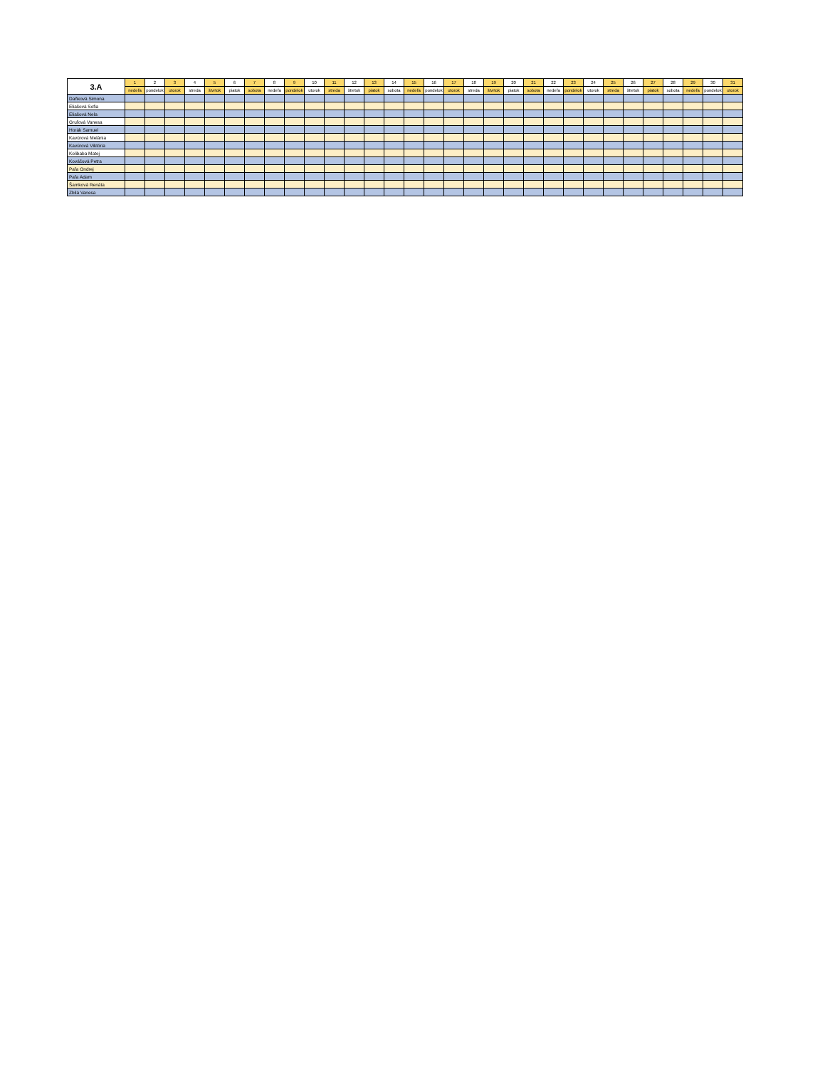| 3.A | 1 | 2 | 3 | 4 | 5 | 6 | 7 | 8 | 9 | 10 | 11 | 12 | 13 | 14 | 15 | 16 | 17 | 18 | 19 | 20 | 21 | 22 | 23 | 24 | 25 | 26 | 27 | 28 | 29 | 30 | 31 |
| | nedeľa | pondelok | utorok | streda | štvrtok | piatok | sobota | nedeľa | pondelok | utorok | streda | štvrtok | piatok | sobota | nedeľa | pondelok | utorok | streda | štvrtok | piatok | sobota | nedeľa | pondelok | utorok | streda | štvrtok | piatok | sobota | nedeľa | pondelok | utorok |
| Daňková Simona | | | | | | | | | | | | | | | | | | | | | | | | | | | | | | | |
| Eliašová Sofia | | | | | | | | | | | | | | | | | | | | | | | | | | | | | | | |
| Eliašová Nela | | | | | | | | | | | | | | | | | | | | | | | | | | | | | | | |
| Gruľová Vanesa | | | | | | | | | | | | | | | | | | | | | | | | | | | | | | | |
| Horák Samuel | | | | | | | | | | | | | | | | | | | | | | | | | | | | | | | |
| Kavúrová Melánia | | | | | | | | | | | | | | | | | | | | | | | | | | | | | | | |
| Kavúrová Viktória | | | | | | | | | | | | | | | | | | | | | | | | | | | | | | | |
| Kolibaba Matej | | | | | | | | | | | | | | | | | | | | | | | | | | | | | | | |
| Kováčová Petra | | | | | | | | | | | | | | | | | | | | | | | | | | | | | | | |
| Paľa Ondrej | | | | | | | | | | | | | | | | | | | | | | | | | | | | | | | |
| Paľa Adam | | | | | | | | | | | | | | | | | | | | | | | | | | | | | | | |
| Šamková Renáta | | | | | | | | | | | | | | | | | | | | | | | | | | | | | | | |
| Zbilá Vanesa | | | | | | | | | | | | | | | | | | | | | | | | | | | | | | | |